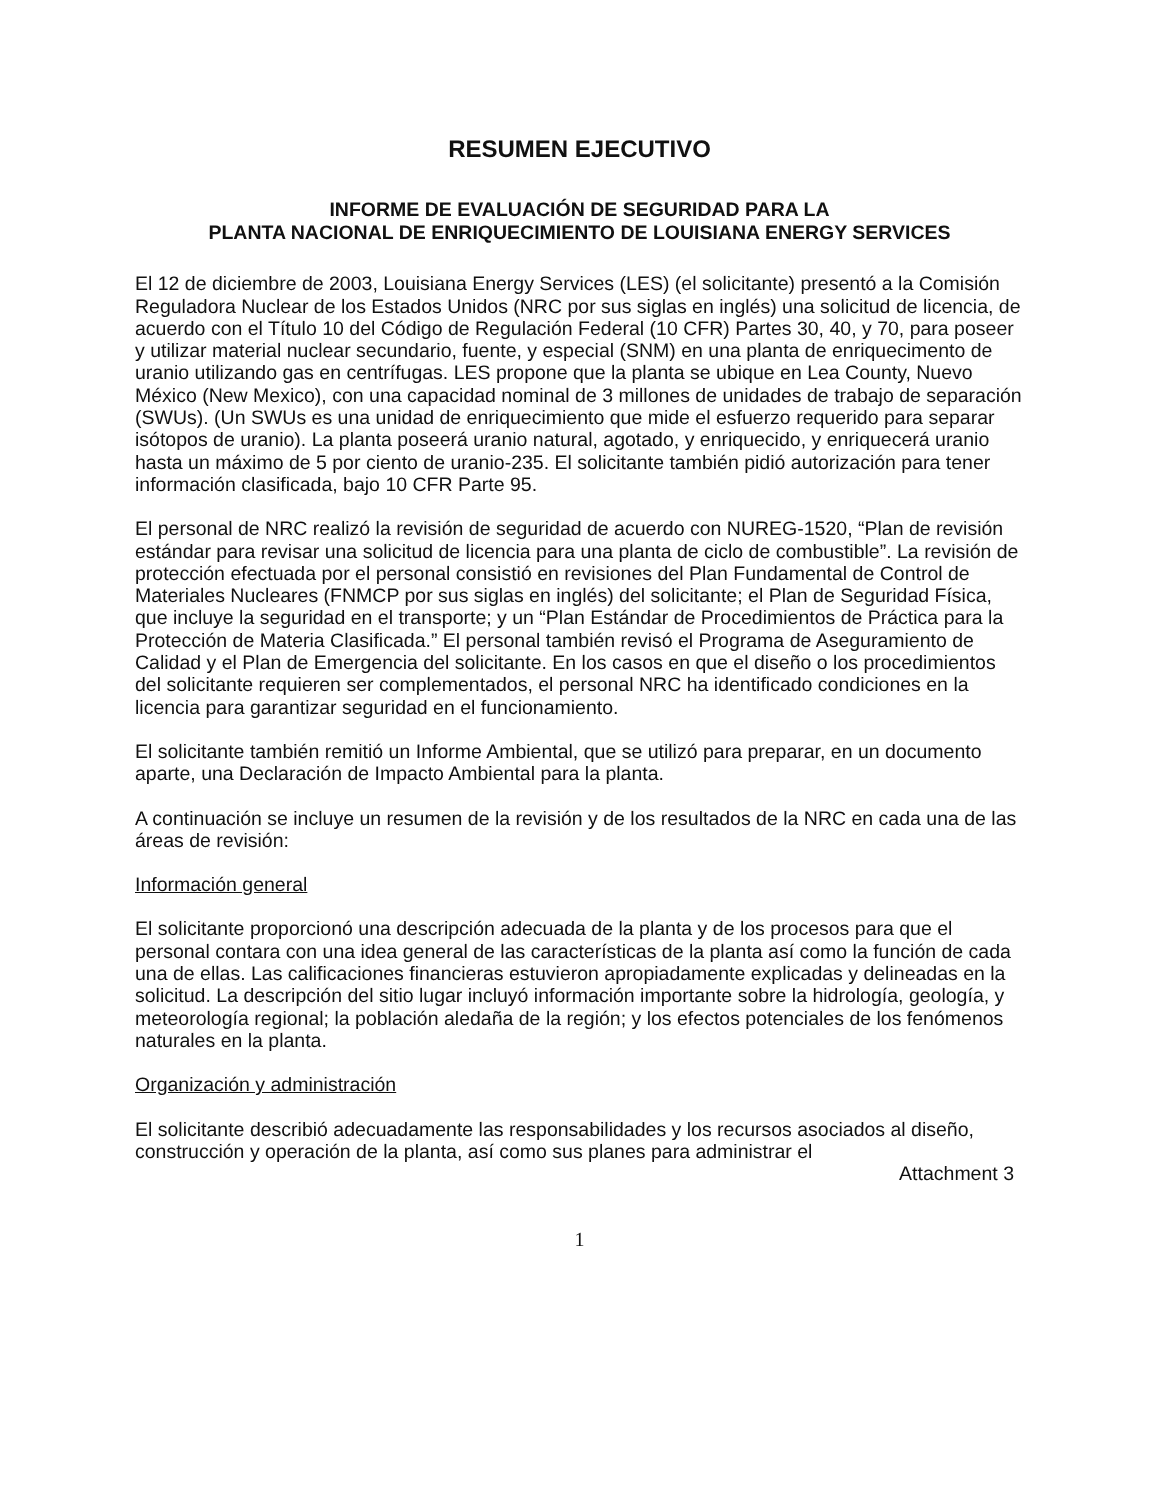RESUMEN EJECUTIVO
INFORME DE EVALUACIÓN DE SEGURIDAD PARA LA
PLANTA NACIONAL DE ENRIQUECIMIENTO DE LOUISIANA ENERGY SERVICES
El 12 de diciembre de 2003, Louisiana Energy Services (LES) (el solicitante) presentó a la Comisión Reguladora Nuclear de los Estados Unidos (NRC por sus siglas en inglés) una solicitud de licencia, de acuerdo con el Título 10 del Código de Regulación Federal (10 CFR) Partes 30, 40, y 70, para poseer y utilizar material nuclear secundario, fuente, y especial (SNM) en una planta de enriquecimento de uranio utilizando gas en centrífugas. LES propone que la planta se ubique en Lea County, Nuevo México (New Mexico), con una capacidad nominal de 3 millones de unidades de trabajo de separación (SWUs). (Un SWUs es una unidad de enriquecimiento que mide el esfuerzo requerido para separar isótopos de uranio). La planta poseerá uranio natural, agotado, y enriquecido, y enriquecerá uranio hasta un máximo de 5 por ciento de uranio-235. El solicitante también pidió autorización para tener información clasificada, bajo 10 CFR Parte 95.
El personal de NRC realizó la revisión de seguridad de acuerdo con NUREG-1520, “Plan de revisión estándar para revisar una solicitud de licencia para una planta de ciclo de combustible”. La revisión de protección efectuada por el personal consistió en revisiones del Plan Fundamental de Control de Materiales Nucleares (FNMCP por sus siglas en inglés) del solicitante; el Plan de Seguridad Física, que incluye la seguridad en el transporte; y un “Plan Estándar de Procedimientos de Práctica para la Protección de Materia Clasificada.” El personal también revisó el Programa de Aseguramiento de Calidad y el Plan de Emergencia del solicitante. En los casos en que el diseño o los procedimientos del solicitante requieren ser complementados, el personal NRC ha identificado condiciones en la licencia para garantizar seguridad en el funcionamiento.
El solicitante también remitió un Informe Ambiental, que se utilizó para preparar, en un documento aparte, una Declaración de Impacto Ambiental para la planta.
A continuación se incluye un resumen de la revisión y de los resultados de la NRC en cada una de las áreas de revisión:
Información general
El solicitante proporcionó una descripción adecuada de la planta y de los procesos para que el personal contara con una idea general de las características de la planta así como la función de cada una de ellas. Las calificaciones financieras estuvieron apropiadamente explicadas y delineadas en la solicitud. La descripción del sitio lugar incluyó información importante sobre la hidrología, geología, y meteorología regional; la población aledaña de la región; y los efectos potenciales de los fenómenos naturales en la planta.
Organización y administración
El solicitante describió adecuadamente las responsabilidades y los recursos asociados al diseño, construcción y operación de la planta, así como sus planes para administrar el
Attachment 3
1